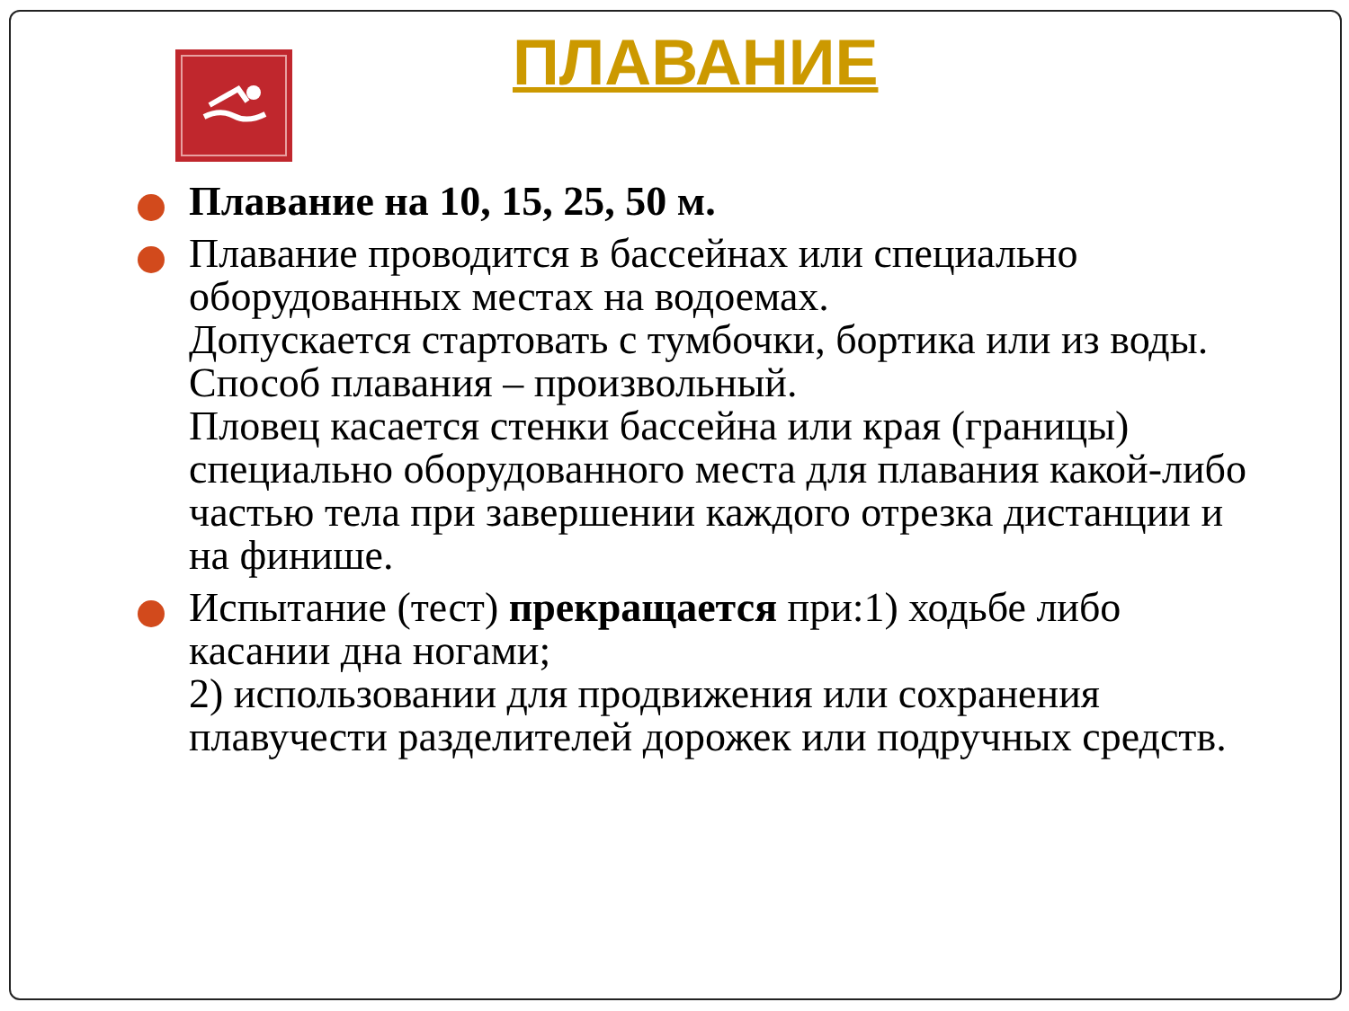ПЛАВАНИЕ
Плавание на 10, 15, 25, 50 м.
Плавание проводится в бассейнах или специально оборудованных местах на водоемах.
Допускается стартовать с тумбочки, бортика или из воды.
Способ плавания – произвольный.
Пловец касается стенки бассейна или края (границы) специально оборудованного места для плавания какой-либо частью тела при завершении каждого отрезка дистанции и на финише.
Испытание (тест) прекращается при:1) ходьбе либо касании дна ногами;
2) использовании для продвижения или сохранения плавучести разделителей дорожек или подручных средств.